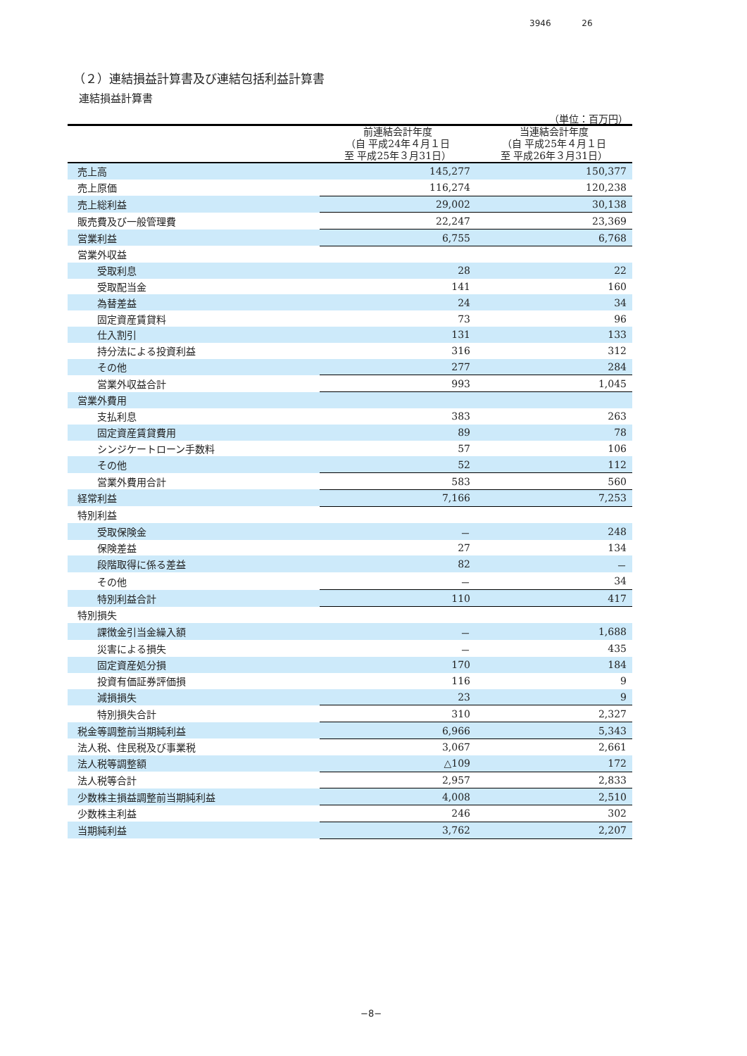3946 26
（２）連結損益計算書及び連結包括利益計算書
連結損益計算書
（単位：百万円）
| | 前連結会計年度 （自 平成24年４月１日 至 平成25年３月31日） | 当連結会計年度 （自 平成25年４月１日 至 平成26年３月31日） |
| --- | --- | --- |
| 売上高 | 145,277 | 150,377 |
| 売上原価 | 116,274 | 120,238 |
| 売上総利益 | 29,002 | 30,138 |
| 販売費及び一般管理費 | 22,247 | 23,369 |
| 営業利益 | 6,755 | 6,768 |
| 営業外収益 | | |
| 受取利息 | 28 | 22 |
| 受取配当金 | 141 | 160 |
| 為替差益 | 24 | 34 |
| 固定資産賃貸料 | 73 | 96 |
| 仕入割引 | 131 | 133 |
| 持分法による投資利益 | 316 | 312 |
| その他 | 277 | 284 |
| 営業外収益合計 | 993 | 1,045 |
| 営業外費用 | | |
| 支払利息 | 383 | 263 |
| 固定資産賃貸費用 | 89 | 78 |
| シンジケートローン手数料 | 57 | 106 |
| その他 | 52 | 112 |
| 営業外費用合計 | 583 | 560 |
| 経常利益 | 7,166 | 7,253 |
| 特別利益 | | |
| 受取保険金 | － | 248 |
| 保険差益 | 27 | 134 |
| 段階取得に係る差益 | 82 | － |
| その他 | － | 34 |
| 特別利益合計 | 110 | 417 |
| 特別損失 | | |
| 課徴金引当金繰入額 | － | 1,688 |
| 災害による損失 | － | 435 |
| 固定資産処分損 | 170 | 184 |
| 投資有価証券評価損 | 116 | 9 |
| 減損損失 | 23 | 9 |
| 特別損失合計 | 310 | 2,327 |
| 税金等調整前当期純利益 | 6,966 | 5,343 |
| 法人税、住民税及び事業税 | 3,067 | 2,661 |
| 法人税等調整額 | △109 | 172 |
| 法人税等合計 | 2,957 | 2,833 |
| 少数株主損益調整前当期純利益 | 4,008 | 2,510 |
| 少数株主利益 | 246 | 302 |
| 当期純利益 | 3,762 | 2,207 |
−8−